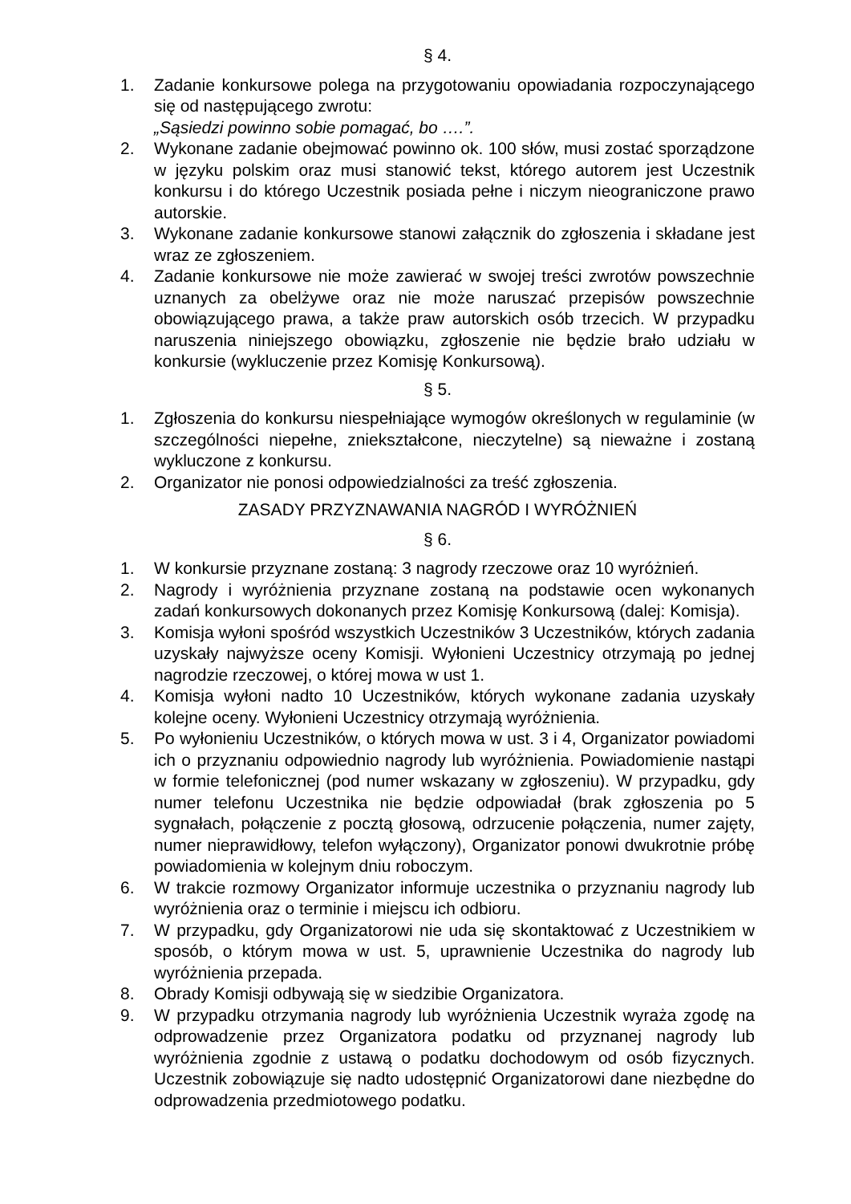§ 4.
1. Zadanie konkursowe polega na przygotowaniu opowiadania rozpoczynającego się od następującego zwrotu:
„Sąsiedzi powinno sobie pomagać, bo ….”.
2. Wykonane zadanie obejmować powinno ok. 100 słów, musi zostać sporządzone w języku polskim oraz musi stanowić tekst, którego autorem jest Uczestnik konkursu i do którego Uczestnik posiada pełne i niczym nieograniczone prawo autorskie.
3. Wykonane zadanie konkursowe stanowi załącznik do zgłoszenia i składane jest wraz ze zgłoszeniem.
4. Zadanie konkursowe nie może zawierać w swojej treści zwrotów powszechnie uznanych za obelżywe oraz nie może naruszać przepisów powszechnie obowiązującego prawa, a także praw autorskich osób trzecich. W przypadku naruszenia niniejszego obowiązku, zgłoszenie nie będzie brało udziału w konkursie (wykluczenie przez Komisję Konkursową).
§ 5.
1. Zgłoszenia do konkursu niespełniające wymogów określonych w regulaminie (w szczególności niepełne, zniekształcone, nieczytelne) są nieważne i zostaną wykluczone z konkursu.
2. Organizator nie ponosi odpowiedzialności za treść zgłoszenia.
ZASADY PRZYZNAWANIA NAGRÓD I WYRÓŻNIEŃ
§ 6.
1. W konkursie przyznane zostaną: 3 nagrody rzeczowe oraz 10 wyróżnień.
2. Nagrody i wyróżnienia przyznane zostaną na podstawie ocen wykonanych zadań konkursowych dokonanych przez Komisję Konkursową (dalej: Komisja).
3. Komisja wyłoni spośród wszystkich Uczestników 3 Uczestników, których zadania uzyskały najwyższe oceny Komisji. Wyłonieni Uczestnicy otrzymają po jednej nagrodzie rzeczowej, o której mowa w ust 1.
4. Komisja wyłoni nadto 10 Uczestników, których wykonane zadania uzyskały kolejne oceny. Wyłonieni Uczestnicy otrzymają wyróżnienia.
5. Po wyłonieniu Uczestników, o których mowa w ust. 3 i 4, Organizator powiadomi ich o przyznaniu odpowiednio nagrody lub wyróżnienia. Powiadomienie nastąpi w formie telefonicznej (pod numer wskazany w zgłoszeniu). W przypadku, gdy numer telefonu Uczestnika nie będzie odpowiadał (brak zgłoszenia po 5 sygnałach, połączenie z pocztą głosową, odrzucenie połączenia, numer zajęty, numer nieprawidłowy, telefon wyłączony), Organizator ponowi dwukrotnie próbę powiadomienia w kolejnym dniu roboczym.
6. W trakcie rozmowy Organizator informuje uczestnika o przyznaniu nagrody lub wyróżnienia oraz o terminie i miejscu ich odbioru.
7. W przypadku, gdy Organizatorowi nie uda się skontaktować z Uczestnikiem w sposób, o którym mowa w ust. 5, uprawnienie Uczestnika do nagrody lub wyróżnienia przepada.
8. Obrady Komisji odbywają się w siedzibie Organizatora.
9. W przypadku otrzymania nagrody lub wyróżnienia Uczestnik wyraża zgodę na odprowadzenie przez Organizatora podatku od przyznanej nagrody lub wyróżnienia zgodnie z ustawą o podatku dochodowym od osób fizycznych. Uczestnik zobowiązuje się nadto udostępnić Organizatorowi dane niezbędne do odprowadzenia przedmiotowego podatku.